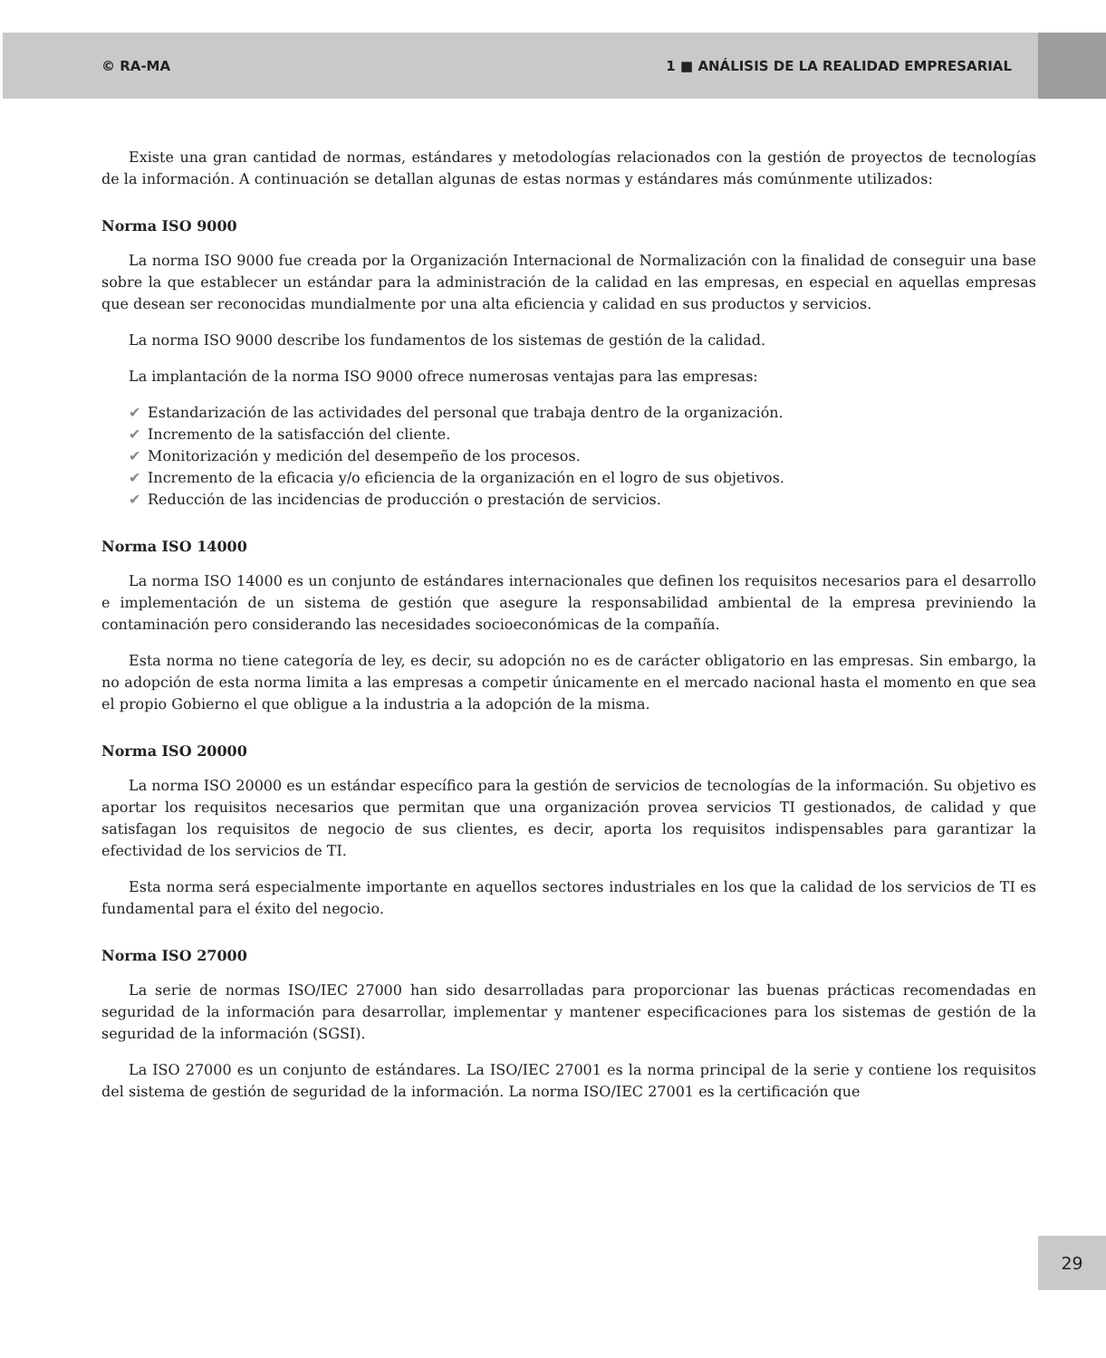© RA-MA 1 ■ ANÁLISIS DE LA REALIDAD EMPRESARIAL
Existe una gran cantidad de normas, estándares y metodologías relacionados con la gestión de proyectos de tecnologías de la información. A continuación se detallan algunas de estas normas y estándares más comúnmente utilizados:
Norma ISO 9000
La norma ISO 9000 fue creada por la Organización Internacional de Normalización con la finalidad de conseguir una base sobre la que establecer un estándar para la administración de la calidad en las empresas, en especial en aquellas empresas que desean ser reconocidas mundialmente por una alta eficiencia y calidad en sus productos y servicios.
La norma ISO 9000 describe los fundamentos de los sistemas de gestión de la calidad.
La implantación de la norma ISO 9000 ofrece numerosas ventajas para las empresas:
✔ Estandarización de las actividades del personal que trabaja dentro de la organización.
✔ Incremento de la satisfacción del cliente.
✔ Monitorización y medición del desempeño de los procesos.
✔ Incremento de la eficacia y/o eficiencia de la organización en el logro de sus objetivos.
✔ Reducción de las incidencias de producción o prestación de servicios.
Norma ISO 14000
La norma ISO 14000 es un conjunto de estándares internacionales que definen los requisitos necesarios para el desarrollo e implementación de un sistema de gestión que asegure la responsabilidad ambiental de la empresa previniendo la contaminación pero considerando las necesidades socioeconómicas de la compañía.
Esta norma no tiene categoría de ley, es decir, su adopción no es de carácter obligatorio en las empresas. Sin embargo, la no adopción de esta norma limita a las empresas a competir únicamente en el mercado nacional hasta el momento en que sea el propio Gobierno el que obligue a la industria a la adopción de la misma.
Norma ISO 20000
La norma ISO 20000 es un estándar específico para la gestión de servicios de tecnologías de la información. Su objetivo es aportar los requisitos necesarios que permitan que una organización provea servicios TI gestionados, de calidad y que satisfagan los requisitos de negocio de sus clientes, es decir, aporta los requisitos indispensables para garantizar la efectividad de los servicios de TI.
Esta norma será especialmente importante en aquellos sectores industriales en los que la calidad de los servicios de TI es fundamental para el éxito del negocio.
Norma ISO 27000
La serie de normas ISO/IEC 27000 han sido desarrolladas para proporcionar las buenas prácticas recomendadas en seguridad de la información para desarrollar, implementar y mantener especificaciones para los sistemas de gestión de la seguridad de la información (SGSI).
La ISO 27000 es un conjunto de estándares. La ISO/IEC 27001 es la norma principal de la serie y contiene los requisitos del sistema de gestión de seguridad de la información. La norma ISO/IEC 27001 es la certificación que
29